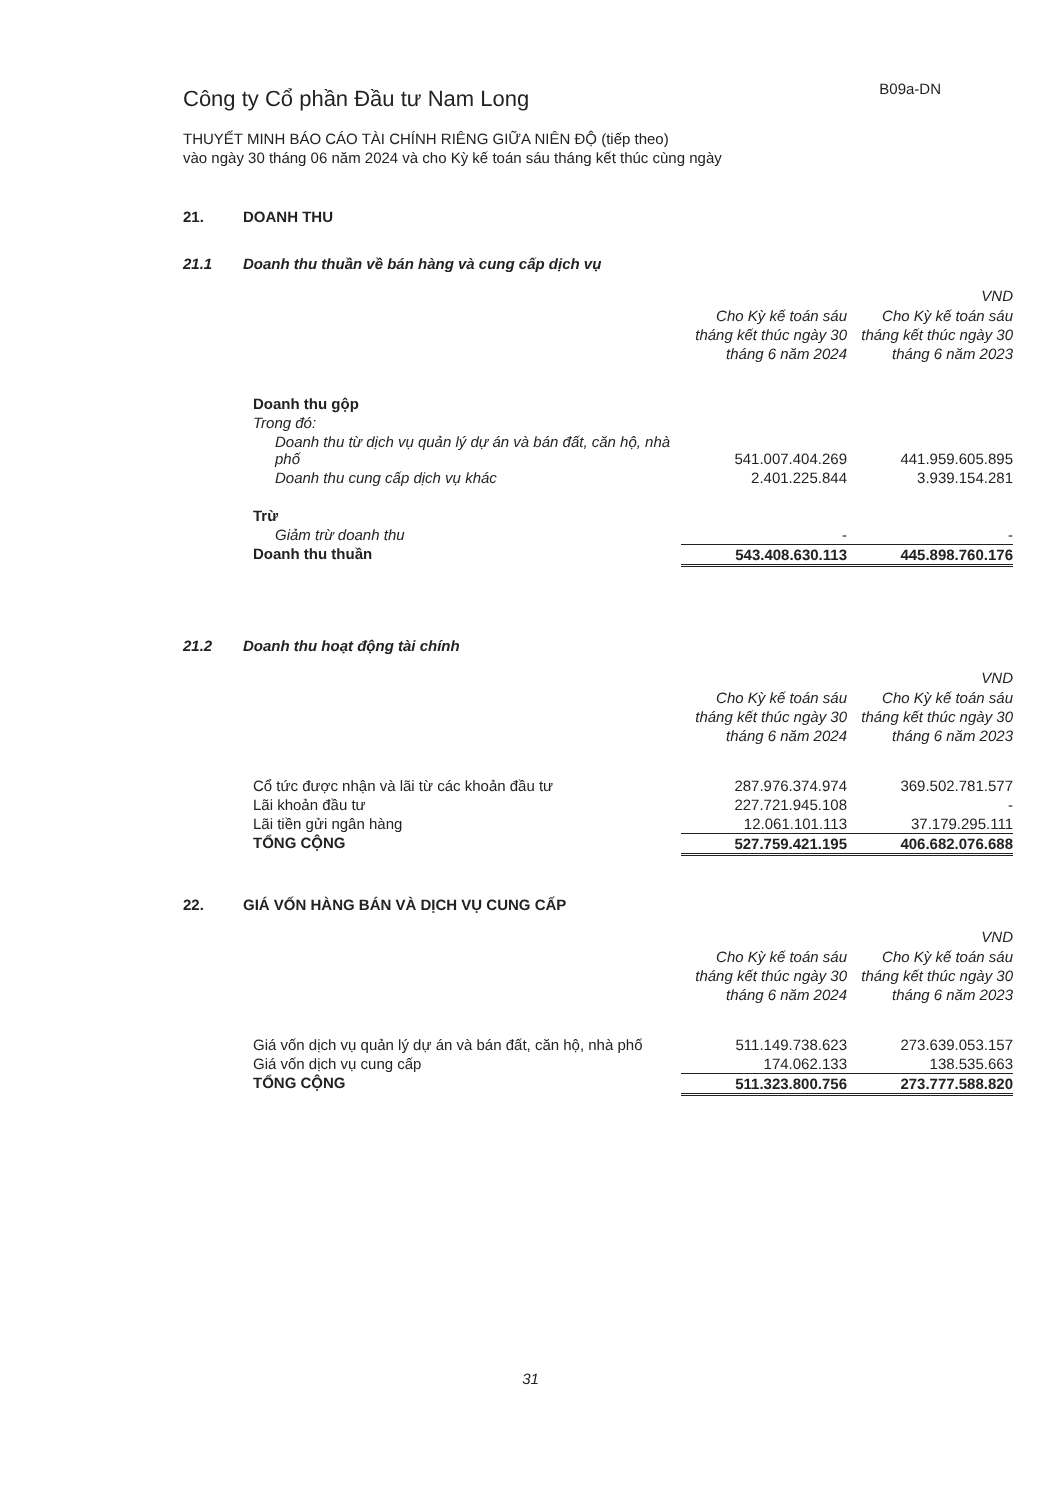Công ty Cổ phần Đầu tư Nam Long
B09a-DN
THUYẾT MINH BÁO CÁO TÀI CHÍNH RIÊNG GIỮA NIÊN ĐỘ (tiếp theo)
vào ngày 30 tháng 06 năm 2024 và cho Kỳ kế toán sáu tháng kết thúc cùng ngày
21. DOANH THU
21.1 Doanh thu thuần về bán hàng và cung cấp dịch vụ
| | | VND |
| --- | --- | --- |
| | Cho Kỳ kế toán sáu tháng kết thúc ngày 30 tháng 6 năm 2024 | Cho Kỳ kế toán sáu tháng kết thúc ngày 30 tháng 6 năm 2023 |
| Doanh thu gộp | | |
| Trong đó: | | |
| Doanh thu từ dịch vụ quản lý dự án và bán đất, căn hộ, nhà phố | 541.007.404.269 | 441.959.605.895 |
| Doanh thu cung cấp dịch vụ khác | 2.401.225.844 | 3.939.154.281 |
| Trừ | | |
| Giảm trừ doanh thu | - | - |
| Doanh thu thuần | 543.408.630.113 | 445.898.760.176 |
21.2 Doanh thu hoạt động tài chính
| | | VND |
| --- | --- | --- |
| | Cho Kỳ kế toán sáu tháng kết thúc ngày 30 tháng 6 năm 2024 | Cho Kỳ kế toán sáu tháng kết thúc ngày 30 tháng 6 năm 2023 |
| Cổ tức được nhận và lãi từ các khoản đầu tư | 287.976.374.974 | 369.502.781.577 |
| Lãi khoản đầu tư | 227.721.945.108 | - |
| Lãi tiền gửi ngân hàng | 12.061.101.113 | 37.179.295.111 |
| TỔNG CỘNG | 527.759.421.195 | 406.682.076.688 |
22. GIÁ VỐN HÀNG BÁN VÀ DỊCH VỤ CUNG CẤP
| | | VND |
| --- | --- | --- |
| | Cho Kỳ kế toán sáu tháng kết thúc ngày 30 tháng 6 năm 2024 | Cho Kỳ kế toán sáu tháng kết thúc ngày 30 tháng 6 năm 2023 |
| Giá vốn dịch vụ quản lý dự án và bán đất, căn hộ, nhà phố | 511.149.738.623 | 273.639.053.157 |
| Giá vốn dịch vụ cung cấp | 174.062.133 | 138.535.663 |
| TỔNG CỘNG | 511.323.800.756 | 273.777.588.820 |
31